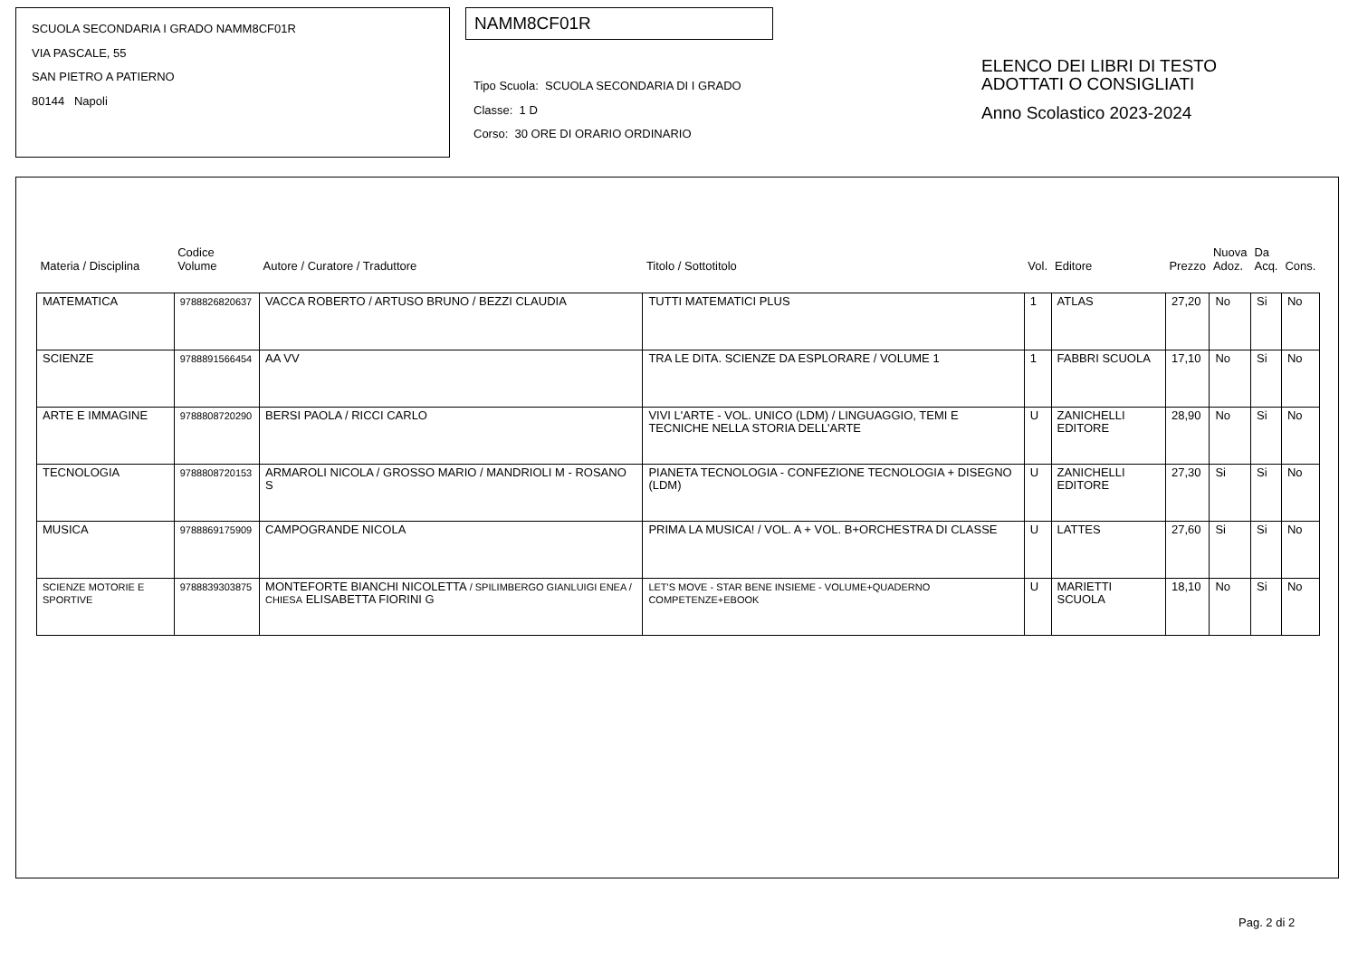SCUOLA SECONDARIA I GRADO NAMM8CF01R
VIA PASCALE, 55
SAN PIETRO A PATIERNO
80144 Napoli
NAMM8CF01R
Tipo Scuola: SCUOLA SECONDARIA DI I GRADO
Classe: 1 D
Corso: 30 ORE DI ORARIO ORDINARIO
ELENCO DEI LIBRI DI TESTO
ADOTTATI O CONSIGLIATI
Anno Scolastico 2023-2024
| Materia / Disciplina | Codice Volume | Autore / Curatore / Traduttore | Titolo / Sottotitolo | Vol. | Editore | Prezzo | Nuova Adoz. | Da Acq. | Cons. |
| --- | --- | --- | --- | --- | --- | --- | --- | --- | --- |
| MATEMATICA | 9788826820637 | VACCA ROBERTO / ARTUSO BRUNO / BEZZI CLAUDIA | TUTTI MATEMATICI PLUS | 1 | ATLAS | 27,20 | No | Si | No |
| SCIENZE | 9788891566454 | AA VV | TRA LE DITA. SCIENZE DA ESPLORARE / VOLUME 1 | 1 | FABBRI SCUOLA | 17,10 | No | Si | No |
| ARTE E IMMAGINE | 9788808720290 | BERSI PAOLA / RICCI CARLO | VIVI L'ARTE - VOL. UNICO (LDM) / LINGUAGGIO, TEMI E TECNICHE NELLA STORIA DELL'ARTE | U | ZANICHELLI EDITORE | 28,90 | No | Si | No |
| TECNOLOGIA | 9788808720153 | ARMAROLI NICOLA / GROSSO MARIO / MANDRIOLI M - ROSANO S | PIANETA TECNOLOGIA - CONFEZIONE TECNOLOGIA + DISEGNO (LDM) | U | ZANICHELLI EDITORE | 27,30 | Si | Si | No |
| MUSICA | 9788869175909 | CAMPOGRANDE NICOLA | PRIMA LA MUSICA! / VOL. A + VOL. B+ORCHESTRA DI CLASSE | U | LATTES | 27,60 | Si | Si | No |
| SCIENZE MOTORIE E SPORTIVE | 9788839303875 | MONTEFORTE BIANCHI NICOLETTA / SPILIMBERGO GIANLUIGI ENEA / CHIESA ELISABETTA FIORINI G | LET'S MOVE - STAR BENE INSIEME - VOLUME+QUADERNO COMPETENZE+EBOOK | U | MARIETTI SCUOLA | 18,10 | No | Si | No |
Pag. 2 di 2